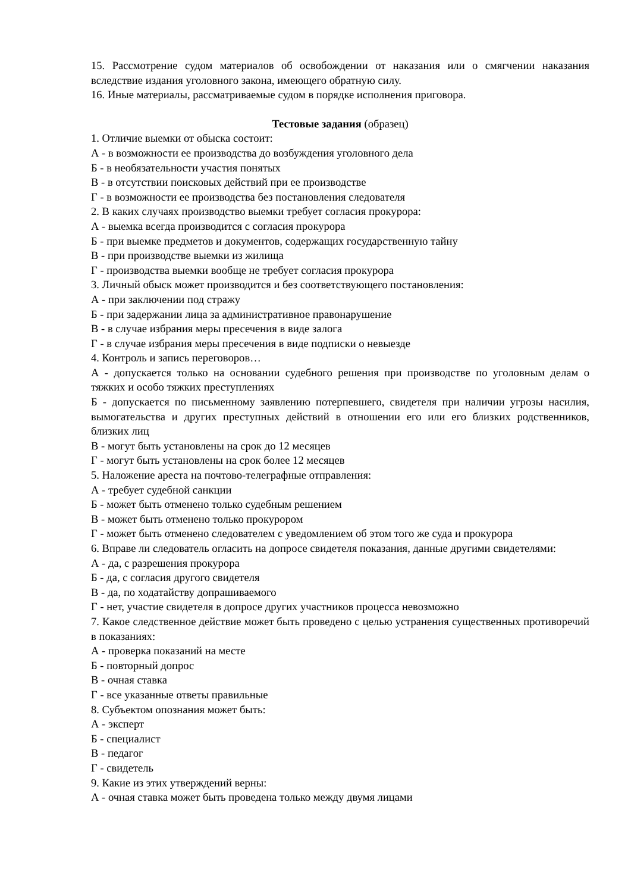15. Рассмотрение судом материалов об освобождении от наказания или о смягчении наказания вследствие издания уголовного закона, имеющего обратную силу.
16. Иные материалы, рассматриваемые судом в порядке исполнения приговора.
Тестовые задания (образец)
1. Отличие выемки от обыска состоит:
А - в возможности ее производства до возбуждения уголовного дела
Б - в необязательности участия понятых
В - в отсутствии поисковых действий при ее производстве
Г - в возможности ее производства без постановления следователя
2. В каких случаях производство выемки требует согласия прокурора:
А - выемка всегда производится с согласия прокурора
Б - при выемке предметов и документов, содержащих государственную тайну
В - при производстве выемки из жилища
Г - производства выемки вообще не требует согласия прокурора
3. Личный обыск может производится и без соответствующего постановления:
А - при заключении под стражу
Б - при задержании лица за административное правонарушение
В - в случае избрания меры пресечения в виде залога
Г - в случае избрания меры пресечения в виде подписки о невыезде
4. Контроль и запись переговоров…
А - допускается только на основании судебного решения при производстве по уголовным делам о тяжких и особо тяжких преступлениях
Б - допускается по письменному заявлению потерпевшего, свидетеля при наличии угрозы насилия, вымогательства и других преступных действий в отношении его или его близких родственников, близких лиц
В - могут быть установлены на срок до 12 месяцев
Г - могут быть установлены на срок более 12 месяцев
5. Наложение ареста на почтово-телеграфные отправления:
А - требует судебной санкции
Б - может быть отменено только судебным решением
В - может быть отменено только прокурором
Г - может быть отменено следователем с уведомлением об этом того же суда и прокурора
6. Вправе ли следователь огласить на допросе свидетеля показания, данные другими свидетелями:
А - да, с разрешения прокурора
Б - да, с согласия другого свидетеля
В - да, по ходатайству допрашиваемого
Г - нет, участие свидетеля в допросе других участников процесса невозможно
7. Какое следственное действие может быть проведено с целью устранения существенных противоречий в показаниях:
А - проверка показаний на месте
Б - повторный допрос
В - очная ставка
Г - все указанные ответы правильные
8. Субъектом опознания может быть:
А - эксперт
Б - специалист
В - педагог
Г - свидетель
9. Какие из этих утверждений верны:
А - очная ставка может быть проведена только между двумя лицами